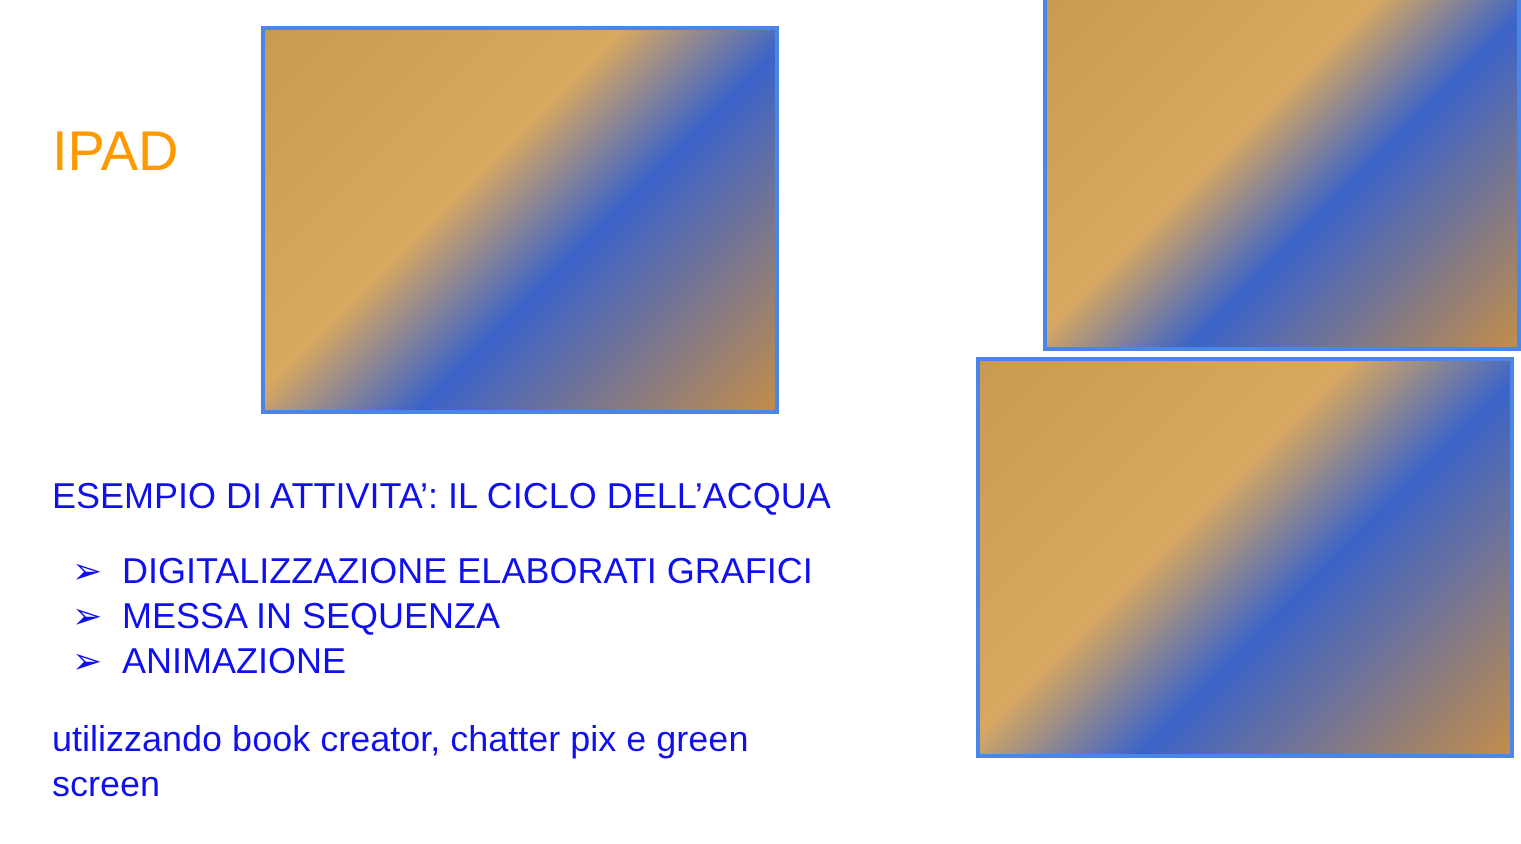IPAD
ESEMPIO DI ATTIVITA’: IL CICLO DELL’ACQUA
➢ DIGITALIZZAZIONE ELABORATI GRAFICI
➢ MESSA IN SEQUENZA
➢ ANIMAZIONE
utilizzando book creator, chatter pix e green screen